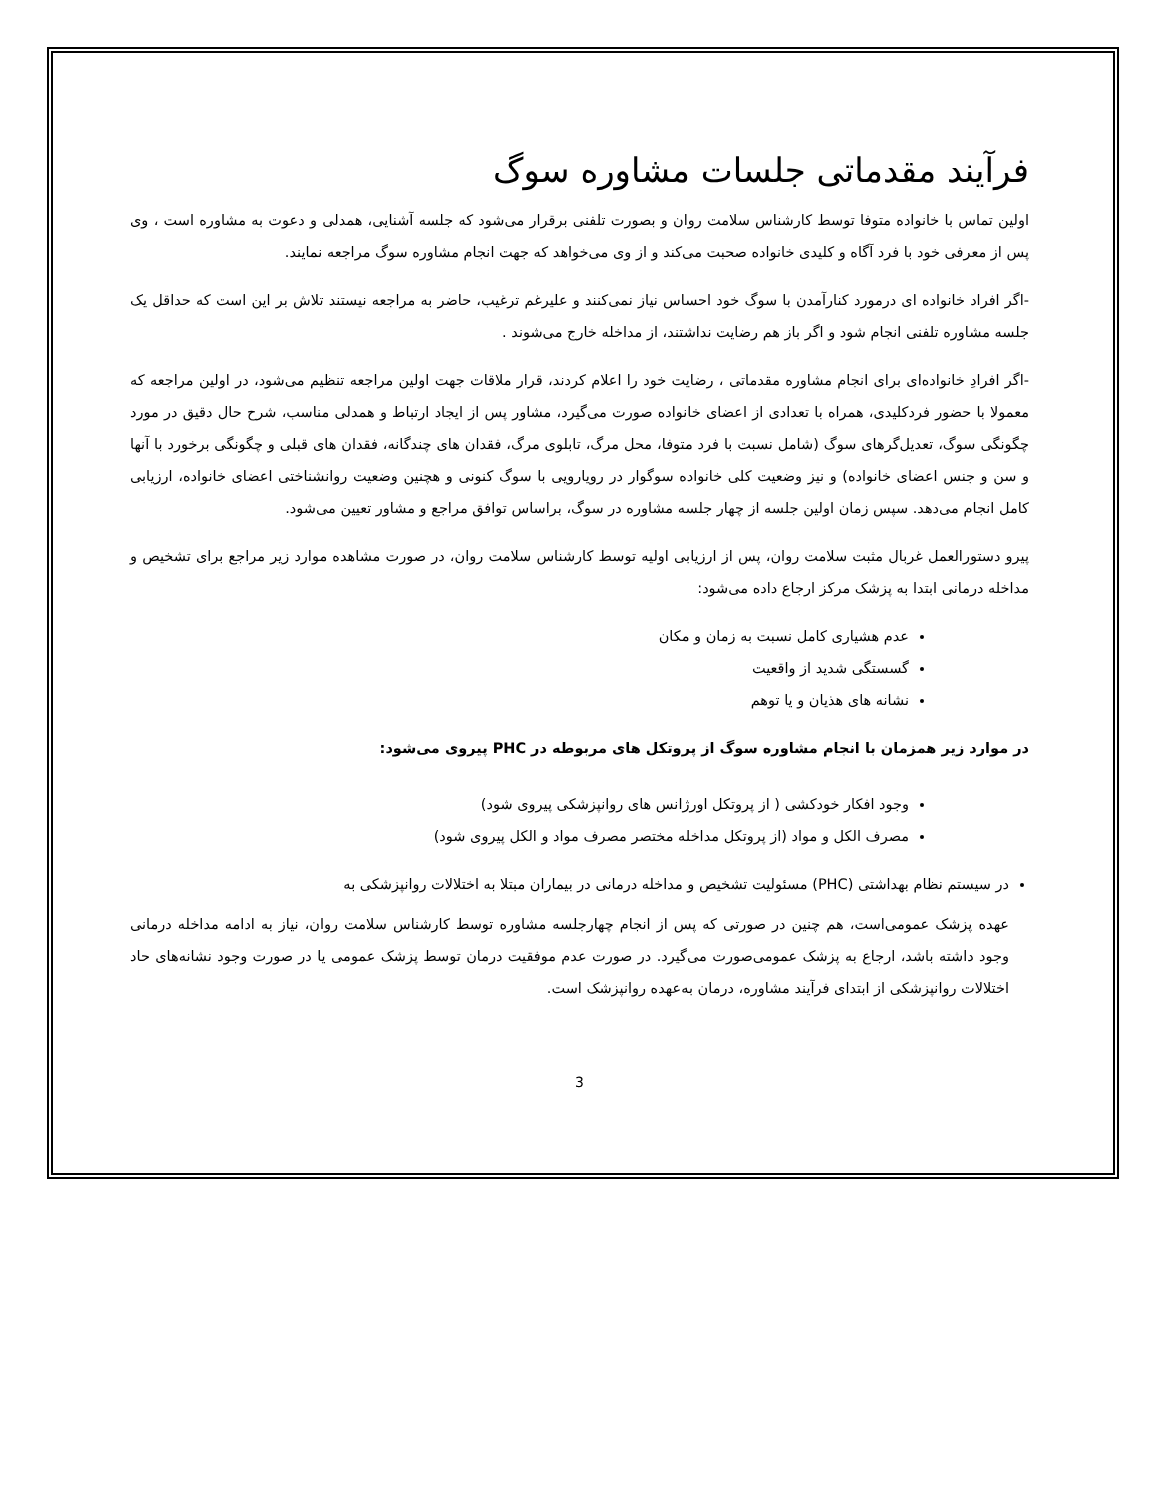فرآیند مقدماتی جلسات مشاوره سوگ
اولین تماس با خانواده متوفا توسط کارشناس سلامت روان و بصورت تلفنی برقرار می‌شود که جلسه آشنایی، همدلی و دعوت به مشاوره است ، وی پس از معرفی خود با فرد آگاه و کلیدی خانواده صحبت می‌کند و از وی می‌خواهد که جهت انجام مشاوره سوگ مراجعه نمایند.
-اگر افراد خانواده ای درمورد کنارآمدن با سوگ خود احساس نیاز نمی‌کنند و علیرغم ترغیب، حاضر به مراجعه نیستند تلاش بر این است که حداقل یک جلسه مشاوره تلفنی انجام شود و اگر باز هم رضایت نداشتند، از مداخله خارج می‌شوند .
-اگر افرادِ خانواده‌ای برای انجام مشاوره مقدماتی ، رضایت خود را اعلام کردند، قرار ملاقات جهت اولین مراجعه تنظیم می‌شود، در اولین مراجعه که معمولا با حضور فردکلیدی، همراه با تعدادی از اعضای خانواده صورت می‌گیرد، مشاور پس از ایجاد ارتباط و همدلی مناسب، شرح حال دقیق در مورد چگونگی سوگ، تعدیل‌گرهای سوگ (شامل نسبت با فرد متوفا، محل مرگ، تابلوی مرگ، فقدان های چندگانه، فقدان های قبلی و چگونگی برخورد با آنها و سن و جنس اعضای خانواده) و نیز وضعیت کلی خانواده سوگوار در رویارویی با سوگ کنونی و هچنین وضعیت روانشناختی اعضای خانواده، ارزیابی کامل انجام می‌دهد. سپس زمان اولین جلسه از چهار جلسه مشاوره در سوگ، براساس توافق مراجع و مشاور تعیین می‌شود.
پیرو دستورالعمل غربال مثبت سلامت روان، پس از ارزیابی اولیه توسط کارشناس سلامت روان، در صورت مشاهده موارد زیر مراجع برای تشخیص و مداخله درمانی ابتدا به پزشک مرکز ارجاع داده می‌شود:
عدم هشیاری کامل نسبت به زمان و مکان
گسستگی شدید از واقعیت
نشانه های هذیان و یا توهم
در موارد زیر همزمان با انجام مشاوره سوگ از پروتکل های مربوطه در PHC پیروی می‌شود:
وجود افکار خودکشی ( از پروتکل اورژانس های روانپزشکی پیروی شود)
مصرف الکل و مواد (از پروتکل مداخله مختصر مصرف مواد و الکل پیروی شود)
در سیستم نظام بهداشتی (PHC) مسئولیت تشخیص و مداخله درمانی در بیماران مبتلا به اختلالات روانپزشکی به
عهده پزشک عمومی‌است، هم چنین در صورتی که پس از انجام چهارجلسه مشاوره توسط کارشناس سلامت روان، نیاز به ادامه مداخله درمانی وجود داشته باشد، ارجاع به پزشک عمومی‌صورت می‌گیرد. در صورت عدم موفقیت درمان توسط پزشک عمومی یا در صورت وجود نشانه‌های حاد اختلالات روانپزشکی از ابتدای فرآیند مشاوره، درمان به‌عهده روانپزشک است.
3